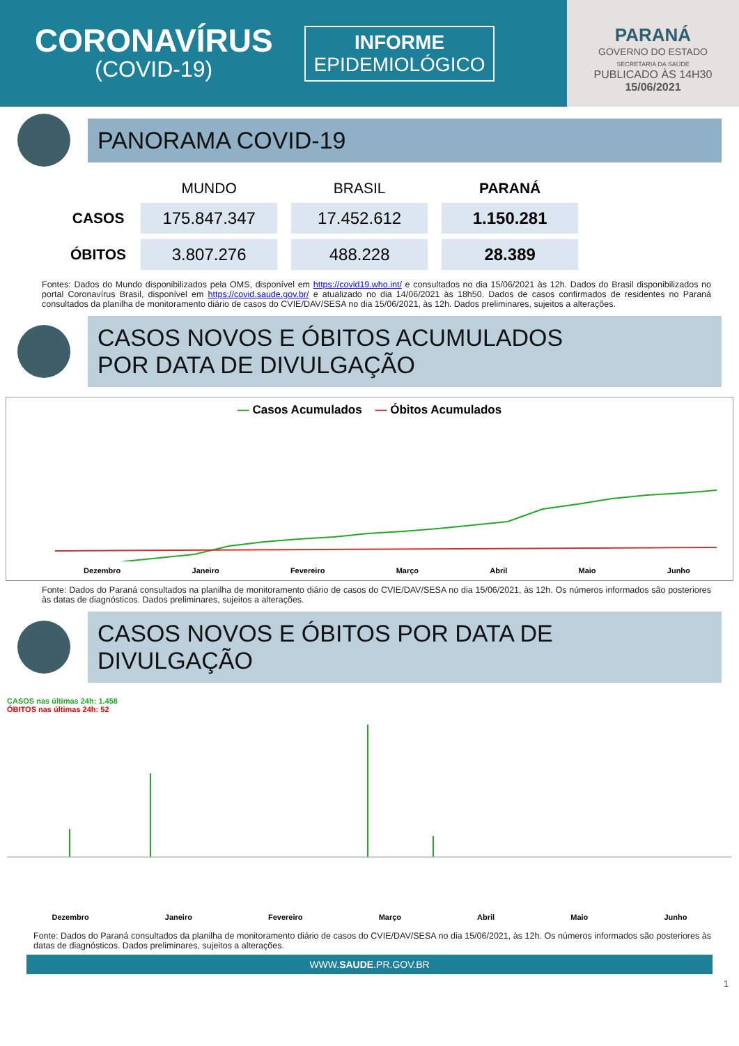CORONAVÍRUS
(COVID-19)
INFORME
EPIDEMIOLÓGICO
PARANÁ
GOVERNO DO ESTADO
SECRETARIA DA SAÚDE
PUBLICADO ÀS 14H30
15/06/2021
PANORAMA COVID-19
| | MUNDO | BRASIL | PARANÁ |
| --- | --- | --- | --- |
| CASOS | 175.847.347 | 17.452.612 | 1.150.281 |
| ÓBITOS | 3.807.276 | 488.228 | 28.389 |
Fontes: Dados do Mundo disponibilizados pela OMS, disponível em https://covid19.who.int/ e consultados no dia 15/06/2021 às 12h. Dados do Brasil disponibilizados no portal Coronavírus Brasil, disponível em https://covid.saude.gov.br/ e atualizado no dia 14/06/2021 às 18h50. Dados de casos confirmados de residentes no Paraná consultados da planilha de monitoramento diário de casos do CVIE/DAV/SESA no dia 15/06/2021, às 12h. Dados preliminares, sujeitos a alterações.
CASOS NOVOS E ÓBITOS ACUMULADOS
POR DATA DE DIVULGAÇÃO
— Casos Acumulados — Óbitos Acumulados
Dezembro Janeiro Fevereiro Março Abril Maio Junho
Fonte: Dados do Paraná consultados na planilha de monitoramento diário de casos do CVIE/DAV/SESA no dia 15/06/2021, às 12h. Os números informados são posteriores às datas de diagnósticos. Dados preliminares, sujeitos a alterações.
CASOS NOVOS E ÓBITOS POR DATA DE DIVULGAÇÃO
CASOS nas últimas 24h: 1.458
ÓBITOS nas últimas 24h: 52
Dezembro Janeiro Fevereiro Março Abril Maio Junho
Fonte: Dados do Paraná consultados da planilha de monitoramento diário de casos do CVIE/DAV/SESA no dia 15/06/2021, às 12h. Os números informados são posteriores às datas de diagnósticos. Dados preliminares, sujeitos a alterações.
WWW.SAUDE.PR.GOV.BR
1